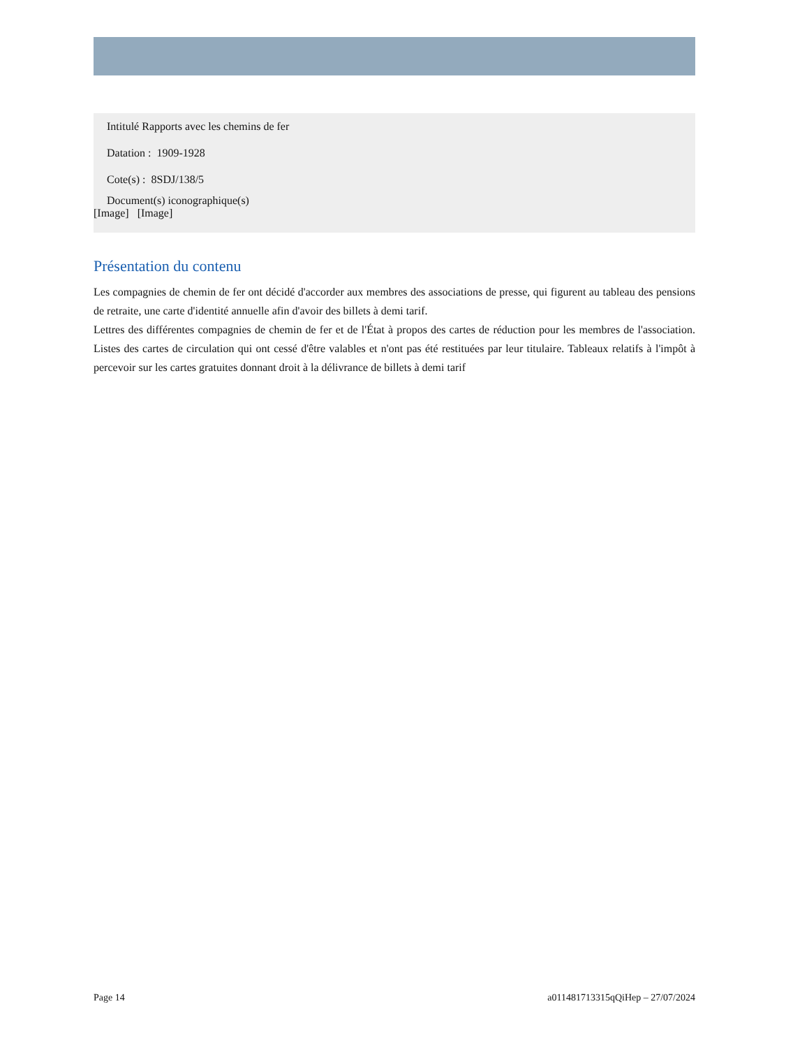Intitulé Rapports avec les chemins de fer
Datation : 1909-1928
Cote(s) : 8SDJ/138/5
Document(s) iconographique(s)
[Image] [Image]
Présentation du contenu
Les compagnies de chemin de fer ont décidé d'accorder aux membres des associations de presse, qui figurent au tableau des pensions de retraite, une carte d'identité annuelle afin d'avoir des billets à demi tarif.
Lettres des différentes compagnies de chemin de fer et de l'État à propos des cartes de réduction pour les membres de l'association. Listes des cartes de circulation qui ont cessé d'être valables et n'ont pas été restituées par leur titulaire. Tableaux relatifs à l'impôt à percevoir sur les cartes gratuites donnant droit à la délivrance de billets à demi tarif
Page 14 a011481713315qQiHep – 27/07/2024